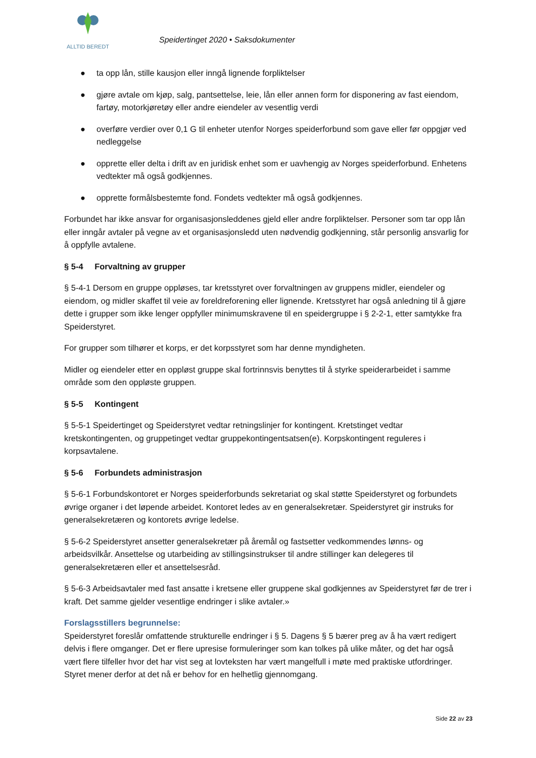ALLTID BEREDT
Speidertinget 2020 • Saksdokumenter
● ta opp lån, stille kausjon eller inngå lignende forpliktelser
● gjøre avtale om kjøp, salg, pantsettelse, leie, lån eller annen form for disponering av fast eiendom, fartøy, motorkjøretøy eller andre eiendeler av vesentlig verdi
● overføre verdier over 0,1 G til enheter utenfor Norges speiderforbund som gave eller før oppgjør ved nedleggelse
● opprette eller delta i drift av en juridisk enhet som er uavhengig av Norges speiderforbund. Enhetens vedtekter må også godkjennes.
● opprette formålsbestemte fond. Fondets vedtekter må også godkjennes.
Forbundet har ikke ansvar for organisasjonsleddenes gjeld eller andre forpliktelser. Personer som tar opp lån eller inngår avtaler på vegne av et organisasjonsledd uten nødvendig godkjenning, står personlig ansvarlig for å oppfylle avtalene.
§ 5-4 Forvaltning av grupper
§ 5-4-1 Dersom en gruppe oppløses, tar kretsstyret over forvaltningen av gruppens midler, eiendeler og eiendom, og midler skaffet til veie av foreldreforening eller lignende. Kretsstyret har også anledning til å gjøre dette i grupper som ikke lenger oppfyller minimumskravene til en speidergruppe i § 2-2-1, etter samtykke fra Speiderstyret.
For grupper som tilhører et korps, er det korpsstyret som har denne myndigheten.
Midler og eiendeler etter en oppløst gruppe skal fortrinnsvis benyttes til å styrke speiderarbeidet i samme område som den oppløste gruppen.
§ 5-5 Kontingent
§ 5-5-1 Speidertinget og Speiderstyret vedtar retningslinjer for kontingent. Kretstinget vedtar kretskontingenten, og gruppetinget vedtar gruppekontingentsatsen(e). Korpskontingent reguleres i korpsavtalene.
§ 5-6 Forbundets administrasjon
§ 5-6-1 Forbundskontoret er Norges speiderforbunds sekretariat og skal støtte Speiderstyret og forbundets øvrige organer i det løpende arbeidet. Kontoret ledes av en generalsekretær. Speiderstyret gir instruks for generalsekretæren og kontorets øvrige ledelse.
§ 5-6-2 Speiderstyret ansetter generalsekretær på åremål og fastsetter vedkommendes lønns- og arbeidsvilkår. Ansettelse og utarbeiding av stillingsinstrukser til andre stillinger kan delegeres til generalsekretæren eller et ansettelsesråd.
§ 5-6-3 Arbeidsavtaler med fast ansatte i kretsene eller gruppene skal godkjennes av Speiderstyret før de trer i kraft. Det samme gjelder vesentlige endringer i slike avtaler.»
Forslagsstillers begrunnelse:
Speiderstyret foreslår omfattende strukturelle endringer i § 5. Dagens § 5 bærer preg av å ha vært redigert delvis i flere omganger. Det er flere upresise formuleringer som kan tolkes på ulike måter, og det har også vært flere tilfeller hvor det har vist seg at lovteksten har vært mangelfull i møte med praktiske utfordringer. Styret mener derfor at det nå er behov for en helhetlig gjennomgang.
Side 22 av 23